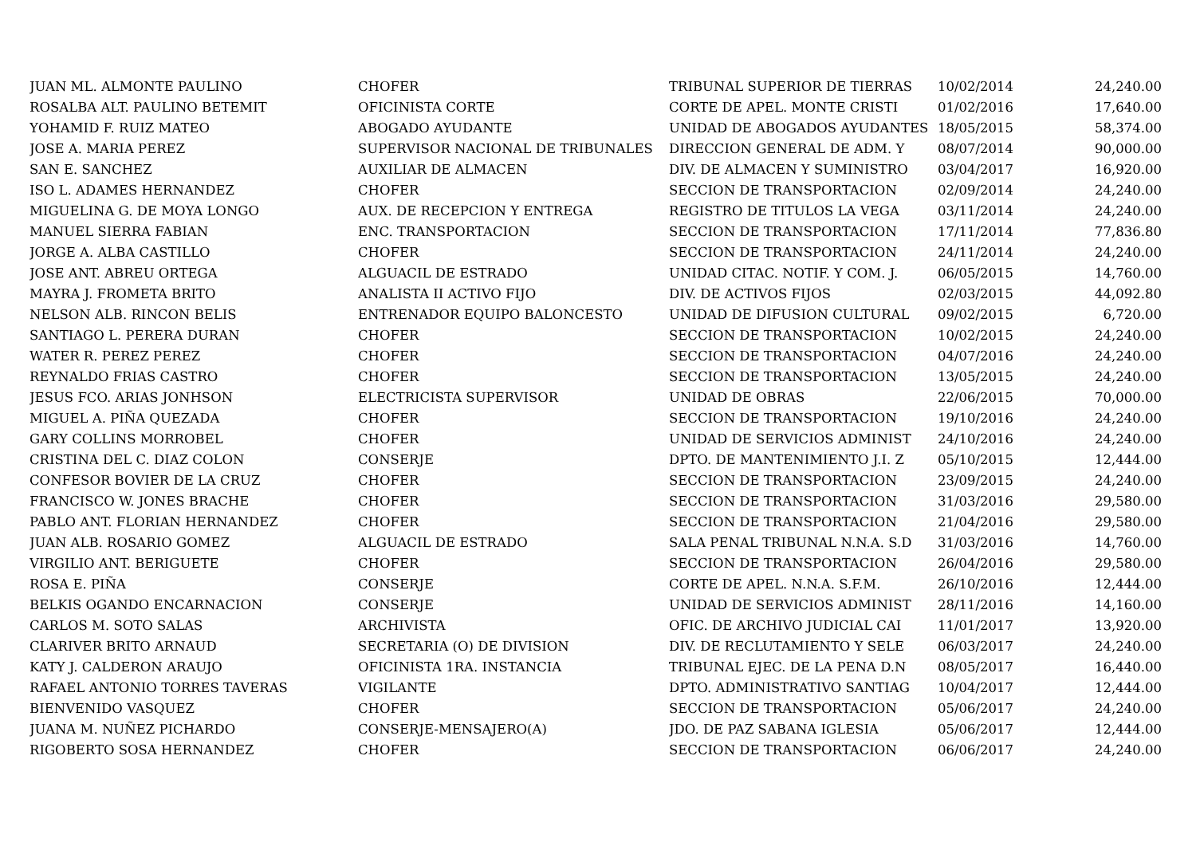| JUAN ML. ALMONTE PAULINO | CHOFER | TRIBUNAL SUPERIOR DE TIERRAS | 10/02/2014 | 24,240.00 |
| ROSALBA ALT. PAULINO BETEMIT | OFICINISTA CORTE | CORTE DE APEL. MONTE CRISTI | 01/02/2016 | 17,640.00 |
| YOHAMID F. RUIZ MATEO | ABOGADO AYUDANTE | UNIDAD DE ABOGADOS AYUDANTES | 18/05/2015 | 58,374.00 |
| JOSE A. MARIA PEREZ | SUPERVISOR NACIONAL DE TRIBUNALES | DIRECCION GENERAL DE ADM. Y | 08/07/2014 | 90,000.00 |
| SAN E. SANCHEZ | AUXILIAR DE ALMACEN | DIV. DE ALMACEN Y SUMINISTRO | 03/04/2017 | 16,920.00 |
| ISO L. ADAMES HERNANDEZ | CHOFER | SECCION DE TRANSPORTACION | 02/09/2014 | 24,240.00 |
| MIGUELINA G. DE MOYA LONGO | AUX. DE RECEPCION Y ENTREGA | REGISTRO DE TITULOS LA VEGA | 03/11/2014 | 24,240.00 |
| MANUEL SIERRA FABIAN | ENC. TRANSPORTACION | SECCION DE TRANSPORTACION | 17/11/2014 | 77,836.80 |
| JORGE A. ALBA CASTILLO | CHOFER | SECCION DE TRANSPORTACION | 24/11/2014 | 24,240.00 |
| JOSE ANT. ABREU ORTEGA | ALGUACIL DE ESTRADO | UNIDAD CITAC. NOTIF. Y COM. J. | 06/05/2015 | 14,760.00 |
| MAYRA J. FROMETA BRITO | ANALISTA II ACTIVO FIJO | DIV. DE ACTIVOS FIJOS | 02/03/2015 | 44,092.80 |
| NELSON ALB. RINCON BELIS | ENTRENADOR EQUIPO BALONCESTO | UNIDAD DE DIFUSION CULTURAL | 09/02/2015 | 6,720.00 |
| SANTIAGO L. PERERA DURAN | CHOFER | SECCION DE TRANSPORTACION | 10/02/2015 | 24,240.00 |
| WATER R. PEREZ PEREZ | CHOFER | SECCION DE TRANSPORTACION | 04/07/2016 | 24,240.00 |
| REYNALDO FRIAS CASTRO | CHOFER | SECCION DE TRANSPORTACION | 13/05/2015 | 24,240.00 |
| JESUS FCO. ARIAS JONHSON | ELECTRICISTA SUPERVISOR | UNIDAD DE OBRAS | 22/06/2015 | 70,000.00 |
| MIGUEL A. PIÑA QUEZADA | CHOFER | SECCION DE TRANSPORTACION | 19/10/2016 | 24,240.00 |
| GARY COLLINS MORROBEL | CHOFER | UNIDAD DE SERVICIOS ADMINIST | 24/10/2016 | 24,240.00 |
| CRISTINA DEL C. DIAZ COLON | CONSERJE | DPTO. DE MANTENIMIENTO J.I. Z | 05/10/2015 | 12,444.00 |
| CONFESOR BOVIER DE LA CRUZ | CHOFER | SECCION DE TRANSPORTACION | 23/09/2015 | 24,240.00 |
| FRANCISCO W. JONES BRACHE | CHOFER | SECCION DE TRANSPORTACION | 31/03/2016 | 29,580.00 |
| PABLO ANT. FLORIAN HERNANDEZ | CHOFER | SECCION DE TRANSPORTACION | 21/04/2016 | 29,580.00 |
| JUAN ALB. ROSARIO GOMEZ | ALGUACIL DE ESTRADO | SALA PENAL TRIBUNAL N.N.A. S.D | 31/03/2016 | 14,760.00 |
| VIRGILIO ANT. BERIGUETE | CHOFER | SECCION DE TRANSPORTACION | 26/04/2016 | 29,580.00 |
| ROSA E. PIÑA | CONSERJE | CORTE DE APEL. N.N.A. S.F.M. | 26/10/2016 | 12,444.00 |
| BELKIS OGANDO ENCARNACION | CONSERJE | UNIDAD DE SERVICIOS ADMINIST | 28/11/2016 | 14,160.00 |
| CARLOS M. SOTO SALAS | ARCHIVISTA | OFIC. DE ARCHIVO JUDICIAL CAI | 11/01/2017 | 13,920.00 |
| CLARIVER BRITO ARNAUD | SECRETARIA (O) DE DIVISION | DIV. DE RECLUTAMIENTO Y SELE | 06/03/2017 | 24,240.00 |
| KATY J. CALDERON ARAUJO | OFICINISTA 1RA. INSTANCIA | TRIBUNAL EJEC. DE LA PENA D.N | 08/05/2017 | 16,440.00 |
| RAFAEL ANTONIO TORRES TAVERAS | VIGILANTE | DPTO. ADMINISTRATIVO SANTIAG | 10/04/2017 | 12,444.00 |
| BIENVENIDO VASQUEZ | CHOFER | SECCION DE TRANSPORTACION | 05/06/2017 | 24,240.00 |
| JUANA M. NUÑEZ PICHARDO | CONSERJE-MENSAJERO(A) | JDO. DE PAZ SABANA IGLESIA | 05/06/2017 | 12,444.00 |
| RIGOBERTO SOSA HERNANDEZ | CHOFER | SECCION DE TRANSPORTACION | 06/06/2017 | 24,240.00 |